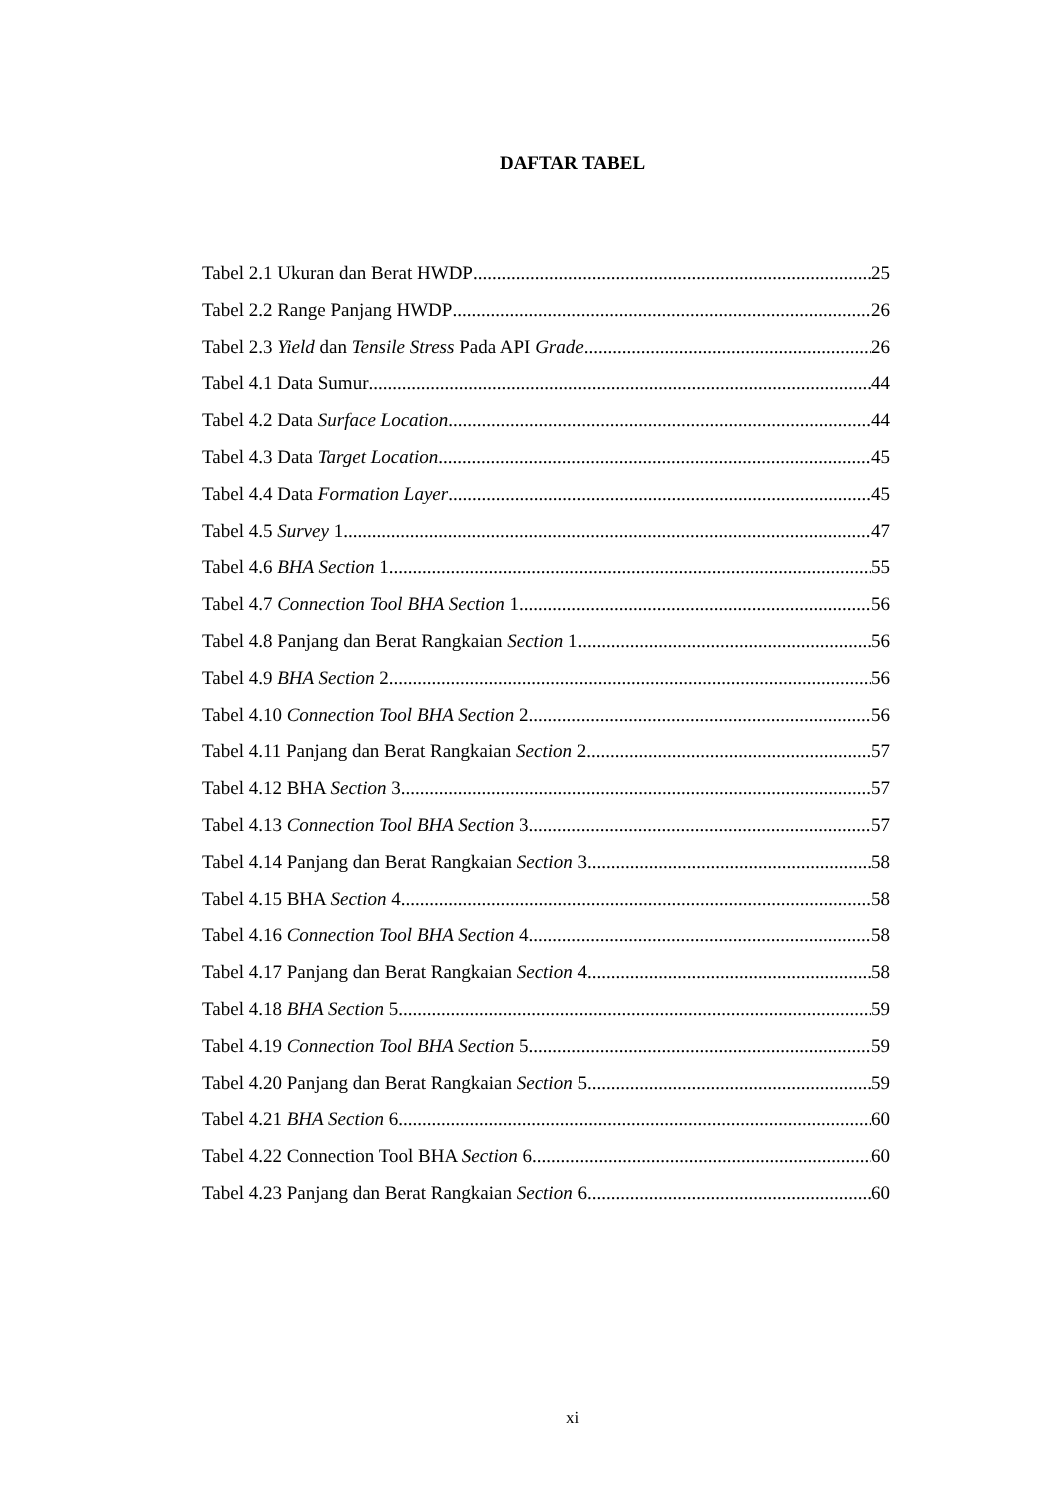DAFTAR TABEL
Tabel 2.1 Ukuran dan Berat HWDP 25
Tabel 2.2 Range Panjang HWDP 26
Tabel 2.3 Yield dan Tensile Stress Pada API Grade 26
Tabel 4.1 Data Sumur 44
Tabel 4.2 Data Surface Location 44
Tabel 4.3 Data Target Location 45
Tabel 4.4 Data Formation Layer 45
Tabel 4.5 Survey 1 47
Tabel 4.6 BHA Section 1 55
Tabel 4.7 Connection Tool BHA Section 1 56
Tabel 4.8 Panjang dan Berat Rangkaian Section 1 56
Tabel 4.9 BHA Section 2 56
Tabel 4.10 Connection Tool BHA Section 2 56
Tabel 4.11 Panjang dan Berat Rangkaian Section 2 57
Tabel 4.12 BHA Section 3 57
Tabel 4.13 Connection Tool BHA Section 3 57
Tabel 4.14 Panjang dan Berat Rangkaian Section 3 58
Tabel 4.15 BHA Section 4 58
Tabel 4.16 Connection Tool BHA Section 4 58
Tabel 4.17 Panjang dan Berat Rangkaian Section 4 58
Tabel 4.18 BHA Section 5 59
Tabel 4.19 Connection Tool BHA Section 5 59
Tabel 4.20 Panjang dan Berat Rangkaian Section 5 59
Tabel 4.21 BHA Section 6 60
Tabel 4.22 Connection Tool BHA Section 6 60
Tabel 4.23 Panjang dan Berat Rangkaian Section 6 60
xi